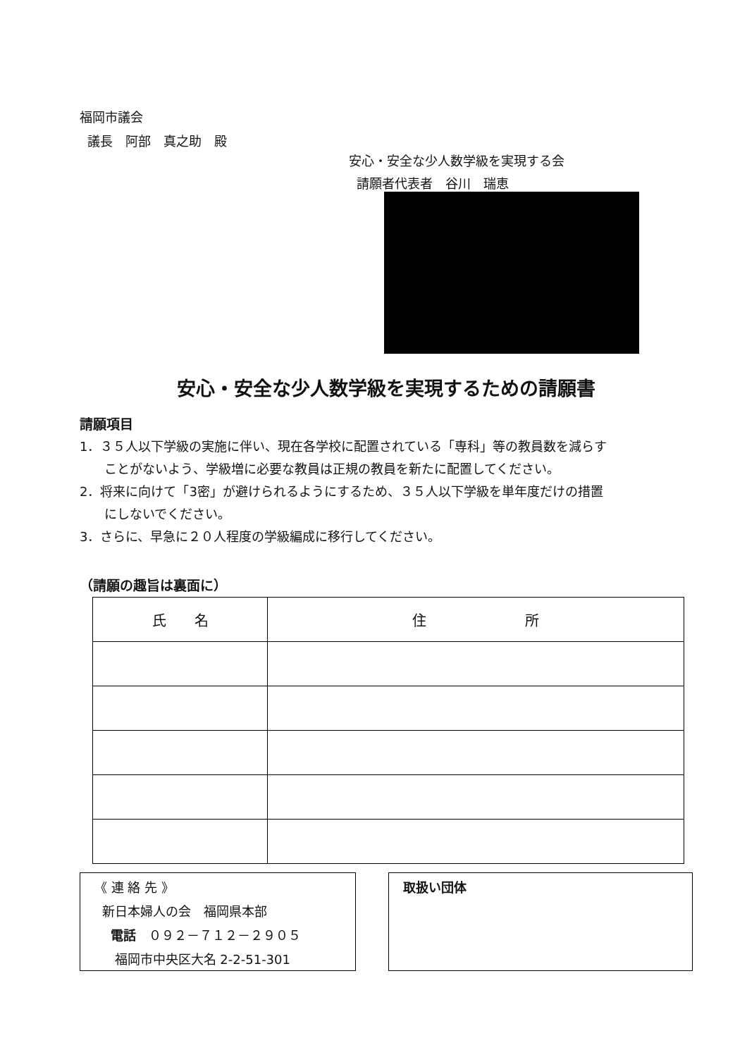福岡市議会
議長　阿部　真之助　殿
安心・安全な少人数学級を実現する会
請願者代表者　谷川　瑞恵
安心・安全な少人数学級を実現するための請願書
請願項目
1．３５人以下学級の実施に伴い、現在各学校に配置されている「専科」等の教員数を減らす
ことがないよう、学級増に必要な教員は正規の教員を新たに配置してください。
2．将来に向けて「3密」が避けられるようにするため、３５人以下学級を単年度だけの措置
にしないでください。
3．さらに、早急に２０人程度の学級編成に移行してください。
（請願の趣旨は裏面に）
| 氏 名 | 住 所 |
| --- | --- |
《 連 絡 先 》
新日本婦人の会　福岡県本部
電話　０９２－７１２－２９０５
福岡市中央区大名 2-2-51-301
取扱い団体